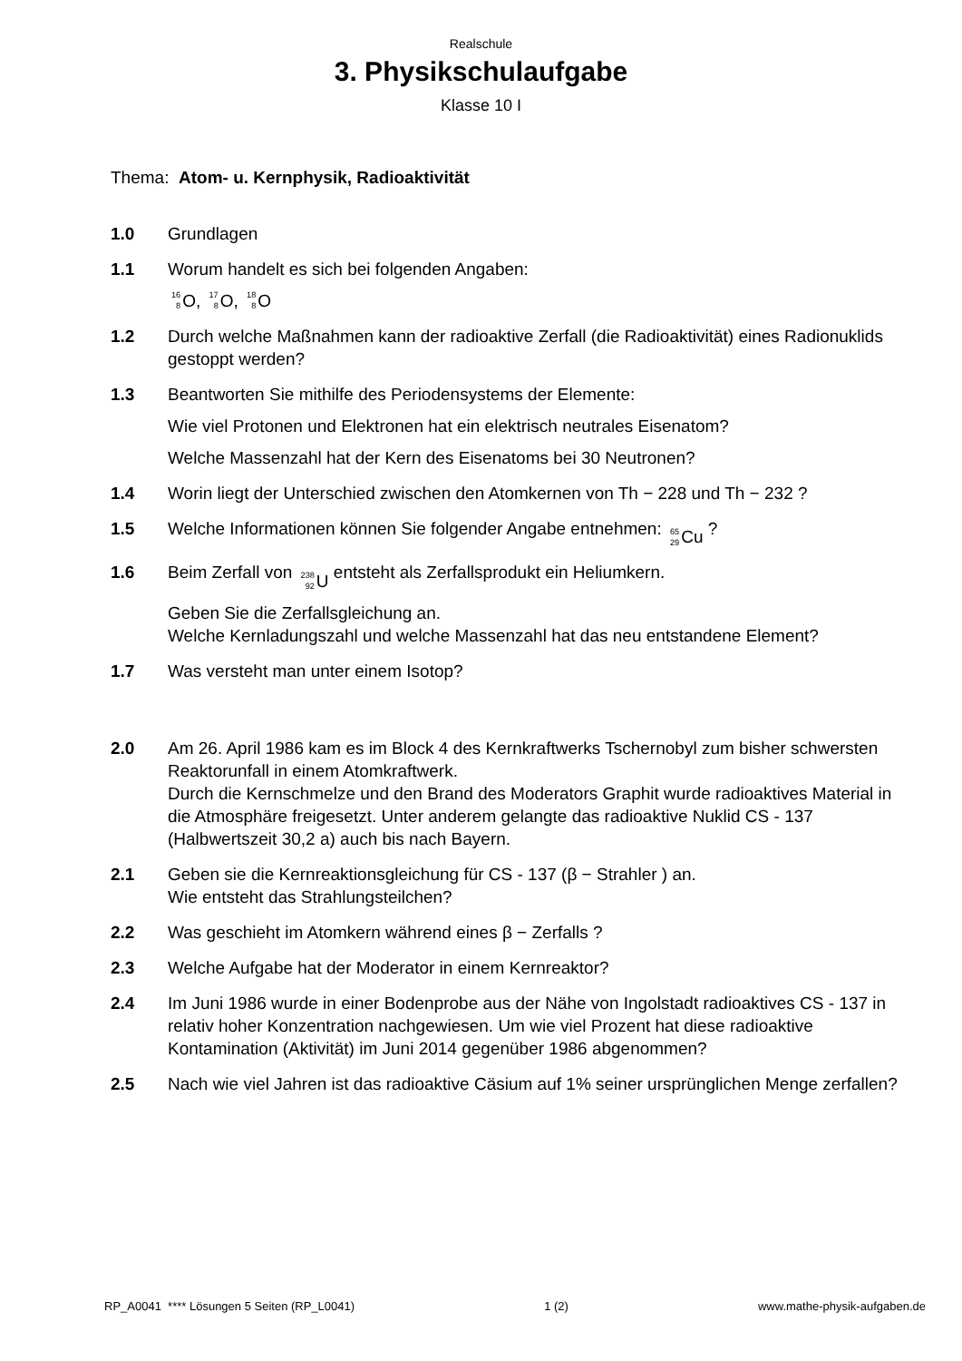Realschule
3. Physikschulaufgabe
Klasse 10 I
Thema: Atom- u. Kernphysik, Radioaktivität
1.0 Grundlagen
1.1 Worum handelt es sich bei folgenden Angaben:
<sup>16</sup> <sub>8</sub> O, <sup>17</sup><sub>8</sub> O, <sup>18</sup><sub>8</sub> O
1.2 Durch welche Maßnahmen kann der radioaktive Zerfall (die Radioaktivität) eines Radionuklids gestoppt werden?
1.3 Beantworten Sie mithilfe des Periodensystems der Elemente:
Wie viel Protonen und Elektronen hat ein elektrisch neutrales Eisenatom?
Welche Massenzahl hat der Kern des Eisenatoms bei 30 Neutronen?
1.4 Worin liegt der Unterschied zwischen den Atomkernen von Th − 228 und Th − 232 ?
1.5 Welche Informationen können Sie folgender Angabe entnehmen: <sup>65</sup><sub>29</sub> Cu ?
1.6 Beim Zerfall von <sup>238</sup><sub>92</sub> U entsteht als Zerfallsprodukt ein Heliumkern.
Geben Sie die Zerfallsgleichung an.
Welche Kernladungszahl und welche Massenzahl hat das neu entstandene Element?
1.7 Was versteht man unter einem Isotop?
2.0 Am 26. April 1986 kam es im Block 4 des Kernkraftwerks Tschernobyl zum bisher schwersten Reaktorunfall in einem Atomkraftwerk.
Durch die Kernschmelze und den Brand des Moderators Graphit wurde radioaktives Material in die Atmosphäre freigesetzt. Unter anderem gelangte das radioaktive Nuklid CS - 137 (Halbwertszeit 30,2 a) auch bis nach Bayern.
2.1 Geben sie die Kernreaktionsgleichung für CS - 137 (β − Strahler ) an.
Wie entsteht das Strahlungsteilchen?
2.2 Was geschieht im Atomkern während eines β − Zerfalls ?
2.3 Welche Aufgabe hat der Moderator in einem Kernreaktor?
2.4 Im Juni 1986 wurde in einer Bodenprobe aus der Nähe von Ingolstadt radioaktives CS - 137 in relativ hoher Konzentration nachgewiesen. Um wie viel Prozent hat diese radioaktive Kontamination (Aktivität) im Juni 2014 gegenüber 1986 abgenommen?
2.5 Nach wie viel Jahren ist das radioaktive Cäsium auf 1% seiner ursprünglichen Menge zerfallen?
RP_A0041 **** Lösungen 5 Seiten (RP_L0041) 1 (2) www.mathe-physik-aufgaben.de